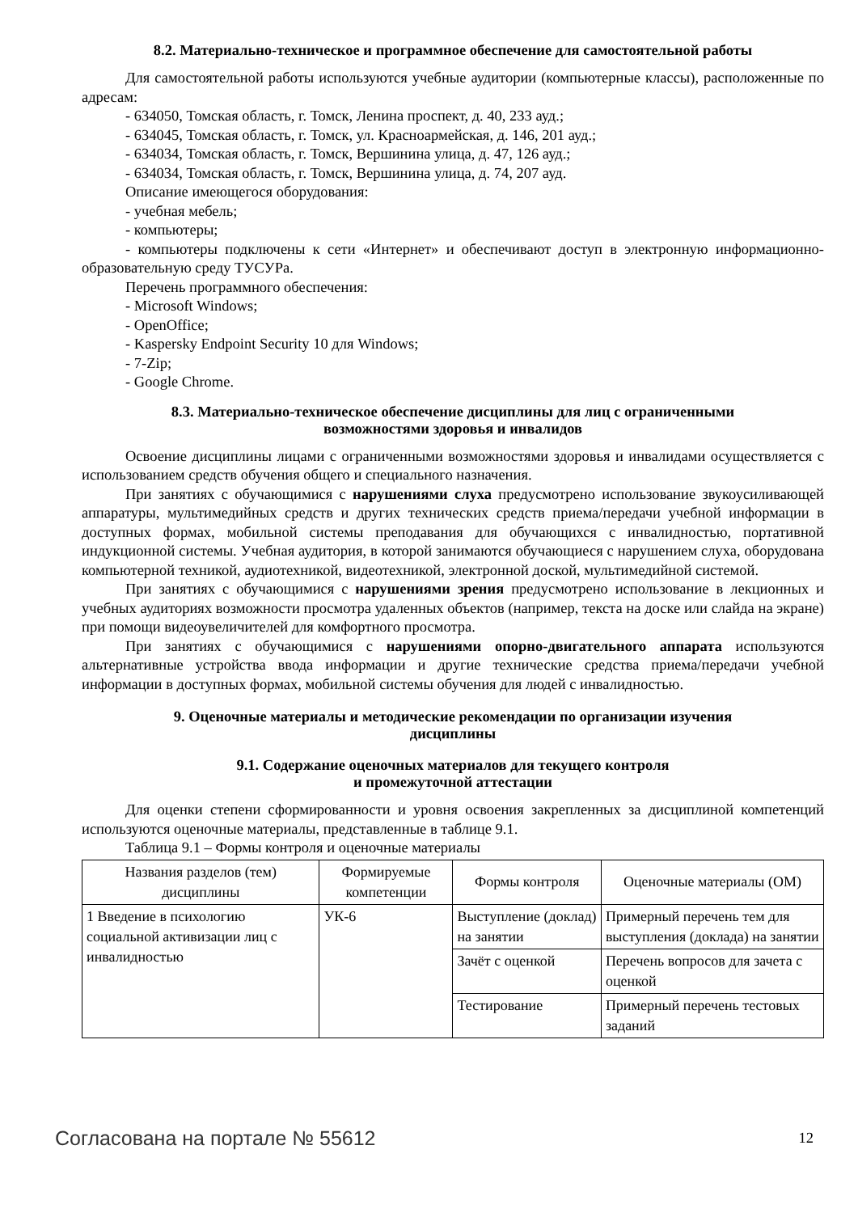8.2. Материально-техническое и программное обеспечение для самостоятельной работы
Для самостоятельной работы используются учебные аудитории (компьютерные классы), расположенные по адресам:
- 634050, Томская область, г. Томск, Ленина проспект, д. 40, 233 ауд.;
- 634045, Томская область, г. Томск, ул. Красноармейская, д. 146, 201 ауд.;
- 634034, Томская область, г. Томск, Вершинина улица, д. 47, 126 ауд.;
- 634034, Томская область, г. Томск, Вершинина улица, д. 74, 207 ауд.
Описание имеющегося оборудования:
- учебная мебель;
- компьютеры;
- компьютеры подключены к сети «Интернет» и обеспечивают доступ в электронную информационно-образовательную среду ТУСУРа.
Перечень программного обеспечения:
- Microsoft Windows;
- OpenOffice;
- Kaspersky Endpoint Security 10 для Windows;
- 7-Zip;
- Google Chrome.
8.3. Материально-техническое обеспечение дисциплины для лиц с ограниченными
возможностями здоровья и инвалидов
Освоение дисциплины лицами с ограниченными возможностями здоровья и инвалидами осуществляется с использованием средств обучения общего и специального назначения.
При занятиях с обучающимися с нарушениями слуха предусмотрено использование звукоусиливающей аппаратуры, мультимедийных средств и других технических средств приема/передачи учебной информации в доступных формах, мобильной системы преподавания для обучающихся с инвалидностью, портативной индукционной системы. Учебная аудитория, в которой занимаются обучающиеся с нарушением слуха, оборудована компьютерной техникой, аудиотехникой, видеотехникой, электронной доской, мультимедийной системой.
При занятиях с обучающимися с нарушениями зрения предусмотрено использование в лекционных и учебных аудиториях возможности просмотра удаленных объектов (например, текста на доске или слайда на экране) при помощи видеоувеличителей для комфортного просмотра.
При занятиях с обучающимися с нарушениями опорно-двигательного аппарата используются альтернативные устройства ввода информации и другие технические средства приема/передачи учебной информации в доступных формах, мобильной системы обучения для людей с инвалидностью.
9. Оценочные материалы и методические рекомендации по организации изучения
дисциплины
9.1. Содержание оценочных материалов для текущего контроля
и промежуточной аттестации
Для оценки степени сформированности и уровня освоения закрепленных за дисциплиной компетенций используются оценочные материалы, представленные в таблице 9.1.
Таблица 9.1 – Формы контроля и оценочные материалы
| Названия разделов (тем) дисциплины | Формируемые компетенции | Формы контроля | Оценочные материалы (ОМ) |
| --- | --- | --- | --- |
| 1 Введение в психологию социальной активизации лиц с инвалидностью | УК-6 | Выступление (доклад) на занятии | Примерный перечень тем для выступления (доклада) на занятии |
| | | Зачёт с оценкой | Перечень вопросов для зачета с оценкой |
| | | Тестирование | Примерный перечень тестовых заданий |
Согласована на портале № 55612 12